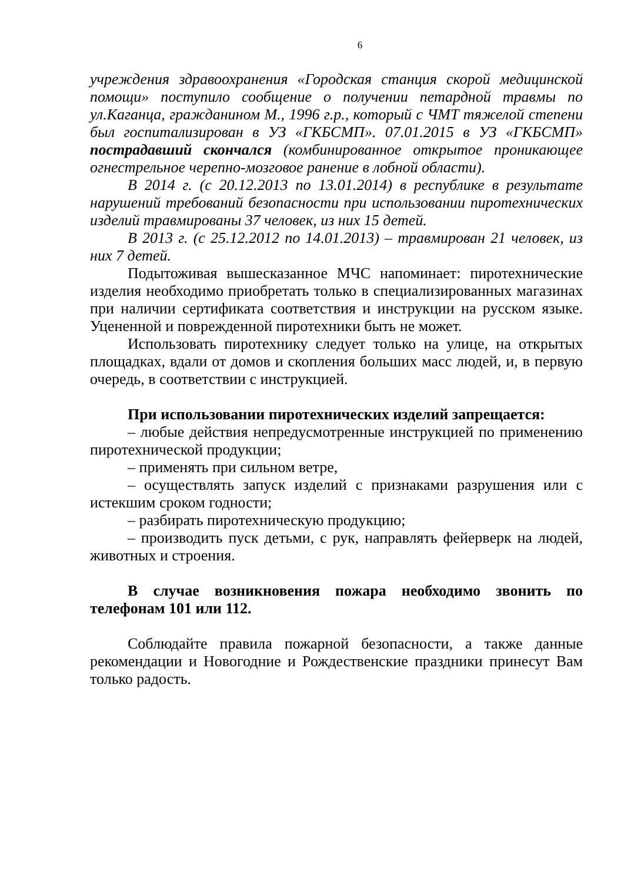6
учреждения здравоохранения «Городская станция скорой медицинской помощи» поступило сообщение о получении петардной травмы по ул.Каганца, гражданином М., 1996 г.р., который с ЧМТ тяжелой степени был госпитализирован в УЗ «ГКБСМП». 07.01.2015 в УЗ «ГКБСМП» пострадавший скончался (комбинированное открытое проникающее огнестрельное черепно-мозговое ранение в лобной области).
В 2014 г. (с 20.12.2013 по 13.01.2014) в республике в результате нарушений требований безопасности при использовании пиротехнических изделий травмированы 37 человек, из них 15 детей.
В 2013 г. (с 25.12.2012 по 14.01.2013) – травмирован 21 человек, из них 7 детей.
Подытоживая вышесказанное МЧС напоминает: пиротехнические изделия необходимо приобретать только в специализированных магазинах при наличии сертификата соответствия и инструкции на русском языке. Уцененной и поврежденной пиротехники быть не может.
Использовать пиротехнику следует только на улице, на открытых площадках, вдали от домов и скопления больших масс людей, и, в первую очередь, в соответствии с инструкцией.
При использовании пиротехнических изделий запрещается:
– любые действия непредусмотренные инструкцией по применению пиротехнической продукции;
– применять при сильном ветре,
– осуществлять запуск изделий с признаками разрушения или с истекшим сроком годности;
– разбирать пиротехническую продукцию;
– производить пуск детьми, с рук, направлять фейерверк на людей, животных и строения.
В случае возникновения пожара необходимо звонить по телефонам 101 или 112.
Соблюдайте правила пожарной безопасности, а также данные рекомендации и Новогодние и Рождественские праздники принесут Вам только радость.